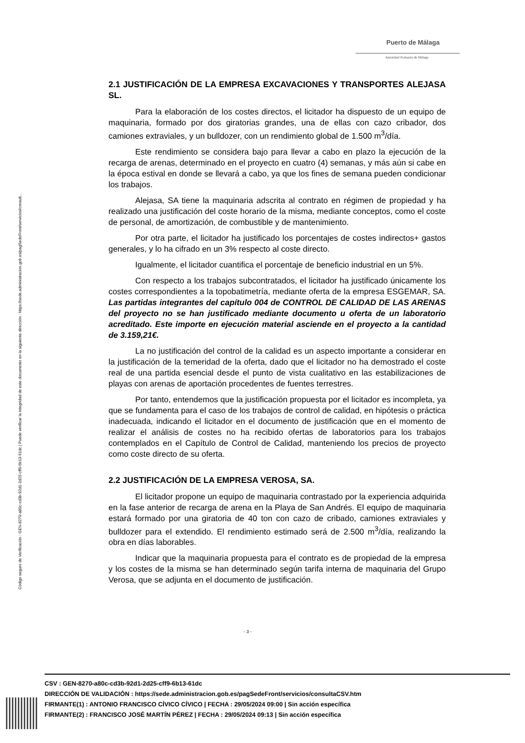Puerto de Málaga
Autoridad Portuaria de Málaga
Código seguro de Verificación : GEN-8270-a80c-cd3b-92d1-2d25-cff9-6b13-61dc | Puede verificar la integridad de este documento en la siguiente dirección : https://sede.administracion.gob.es/pagSedeFront/servicios/consult...
2.1 JUSTIFICACIÓN DE LA EMPRESA EXCAVACIONES Y TRANSPORTES ALEJASA SL.
Para la elaboración de los costes directos, el licitador ha dispuesto de un equipo de maquinaria, formado por dos giratorias grandes, una de ellas con cazo cribador, dos camiones extraviales, y un bulldozer, con un rendimiento global de 1.500 m<sup>3</sup>/día.
Este rendimiento se considera bajo para llevar a cabo en plazo la ejecución de la recarga de arenas, determinado en el proyecto en cuatro (4) semanas, y más aún si cabe en la época estival en donde se llevará a cabo, ya que los fines de semana pueden condicionar los trabajos.
Alejasa, SA tiene la maquinaria adscrita al contrato en régimen de propiedad y ha realizado una justificación del coste horario de la misma, mediante conceptos, como el coste de personal, de amortización, de combustible y de mantenimiento.
Por otra parte, el licitador ha justificado los porcentajes de costes indirectos+ gastos generales, y lo ha cifrado en un 3% respecto al coste directo.
Igualmente, el licitador cuantifica el porcentaje de beneficio industrial en un 5%.
Con respecto a los trabajos subcontratados, el licitador ha justificado únicamente los costes correspondientes a la topobatimetría, mediante oferta de la empresa ESGEMAR, SA. Las partidas integrantes del capítulo 004 de CONTROL DE CALIDAD DE LAS ARENAS del proyecto no se han justificado mediante documento u oferta de un laboratorio acreditado. Este importe en ejecución material asciende en el proyecto a la cantidad de 3.159,21€.
La no justificación del control de la calidad es un aspecto importante a considerar en la justificación de la temeridad de la oferta, dado que el licitador no ha demostrado el coste real de una partida esencial desde el punto de vista cualitativo en las estabilizaciones de playas con arenas de aportación procedentes de fuentes terrestres.
Por tanto, entendemos que la justificación propuesta por el licitador es incompleta, ya que se fundamenta para el caso de los trabajos de control de calidad, en hipótesis o práctica inadecuada, indicando el licitador en el documento de justificación que en el momento de realizar el análisis de costes no ha recibido ofertas de laboratorios para los trabajos contemplados en el Capítulo de Control de Calidad, manteniendo los precios de proyecto como coste directo de su oferta.
2.2 JUSTIFICACIÓN DE LA EMPRESA VEROSA, SA.
El licitador propone un equipo de maquinaria contrastado por la experiencia adquirida en la fase anterior de recarga de arena en la Playa de San Andrés. El equipo de maquinaria estará formado por una giratoria de 40 ton con cazo de cribado, camiones extraviales y bulldozer para el extendido. El rendimiento estimado será de 2.500 m<sup>3</sup>/día, realizando la obra en días laborables.
Indicar que la maquinaria propuesta para el contrato es de propiedad de la empresa y los costes de la misma se han determinado según tarifa interna de maquinaria del Grupo Verosa, que se adjunta en el documento de justificación.
- 3 -
CSV : GEN-8270-a80c-cd3b-92d1-2d25-cff9-6b13-61dc
DIRECCIÓN DE VALIDACIÓN : https://sede.administracion.gob.es/pagSedeFront/servicios/consultaCSV.htm
FIRMANTE(1) : ANTONIO FRANCISCO CÍVICO CÍVICO | FECHA : 29/05/2024 09:00 | Sin acción específica
FIRMANTE(2) : FRANCISCO JOSÉ MARTÍN PÉREZ | FECHA : 29/05/2024 09:13 | Sin acción específica